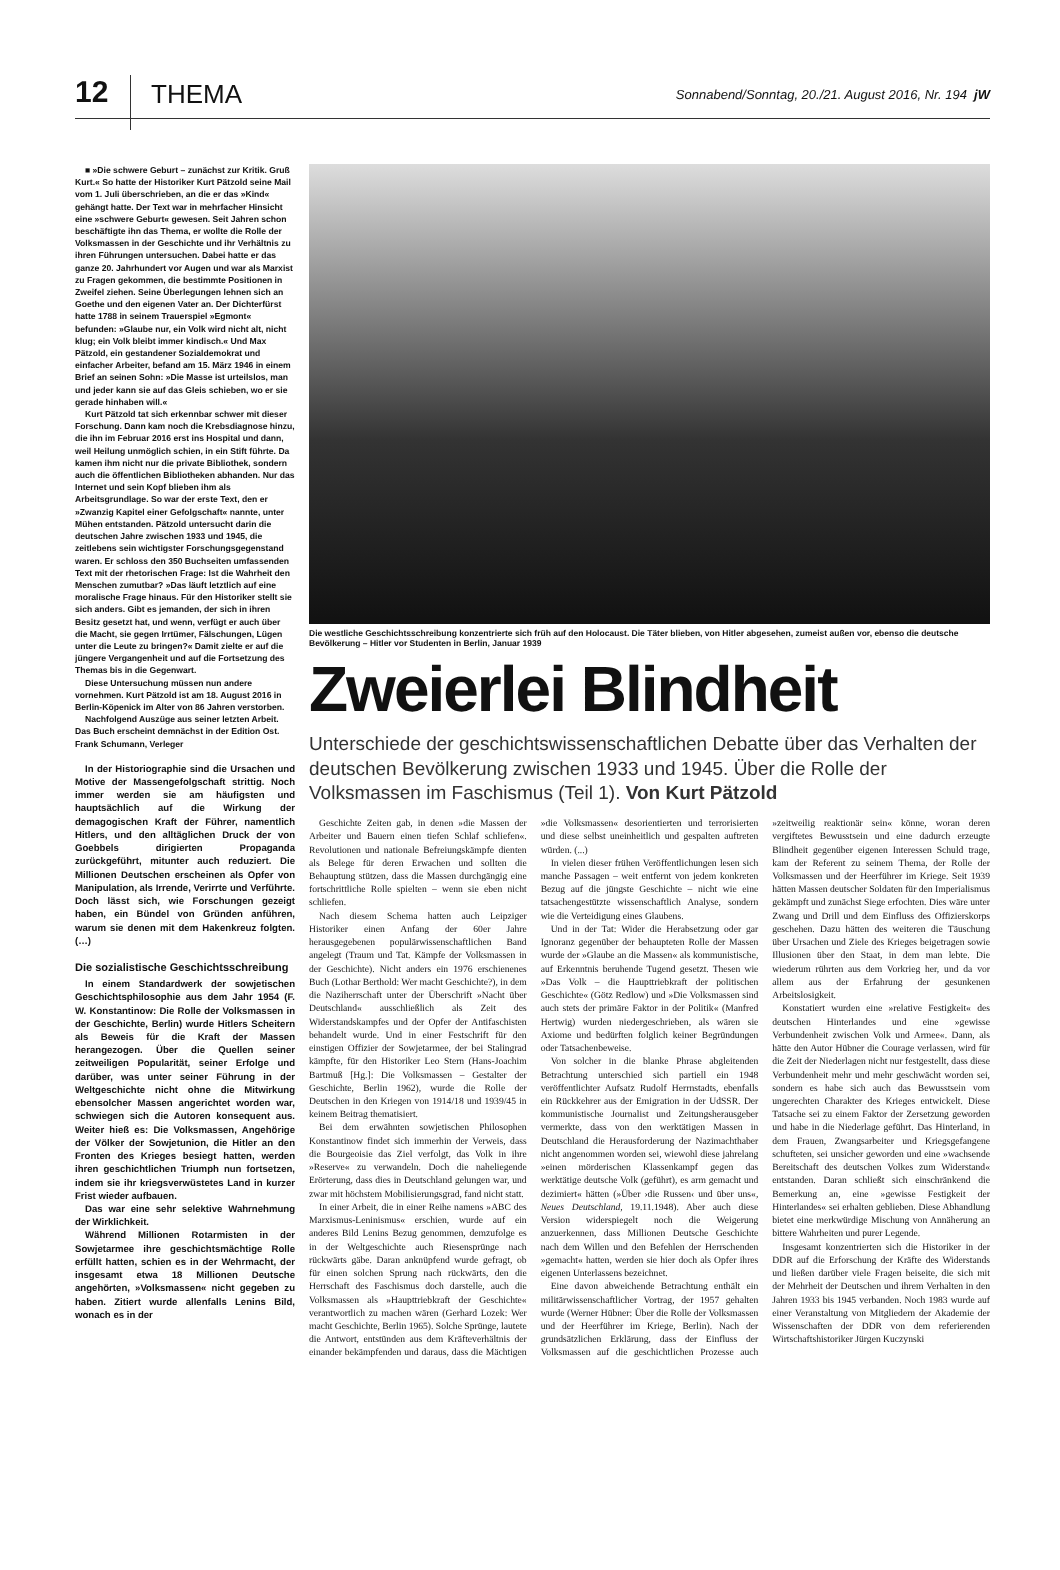12
THEMA
Sonnabend/Sonntag, 20./21. August 2016, Nr. 194 jW
■ »Die schwere Geburt – zunächst zur Kritik. Gruß Kurt.« So hatte der Historiker Kurt Pätzold seine Mail vom 1. Juli überschrieben, an die er das »Kind« gehängt hatte. Der Text war in mehrfacher Hinsicht eine »schwere Geburt« gewesen. Seit Jahren schon beschäftigte ihn das Thema, er wollte die Rolle der Volksmassen in der Geschichte und ihr Verhältnis zu ihren Führungen untersuchen. Dabei hatte er das ganze 20. Jahrhundert vor Augen und war als Marxist zu Fragen gekommen, die bestimmte Positionen in Zweifel ziehen. Seine Überlegungen lehnen sich an Goethe und den eigenen Vater an. Der Dichterfürst hatte 1788 in seinem Trauerspiel »Egmont« befunden: »Glaube nur, ein Volk wird nicht alt, nicht klug; ein Volk bleibt immer kindisch.« Und Max Pätzold, ein gestandener Sozialdemokrat und einfacher Arbeiter, befand am 15. März 1946 in einem Brief an seinen Sohn: »Die Masse ist urteilslos, man und jeder kann sie auf das Gleis schieben, wo er sie gerade hinhaben will.«
Kurt Pätzold tat sich erkennbar schwer mit dieser Forschung. Dann kam noch die Krebsdiagnose hinzu, die ihn im Februar 2016 erst ins Hospital und dann, weil Heilung unmöglich schien, in ein Stift führte. Da kamen ihm nicht nur die private Bibliothek, sondern auch die öffentlichen Bibliotheken abhanden. Nur das Internet und sein Kopf blieben ihm als Arbeitsgrundlage. So war der erste Text, den er »Zwanzig Kapitel einer Gefolgschaft« nannte, unter Mühen entstanden. Pätzold untersucht darin die deutschen Jahre zwischen 1933 und 1945, die zeitlebens sein wichtigster Forschungsgegenstand waren. Er schloss den 350 Buchseiten umfassenden Text mit der rhetorischen Frage: Ist die Wahrheit den Menschen zumutbar? »Das läuft letztlich auf eine moralische Frage hinaus. Für den Historiker stellt sie sich anders. Gibt es jemanden, der sich in ihren Besitz gesetzt hat, und wenn, verfügt er auch über die Macht, sie gegen Irrtümer, Fälschungen, Lügen unter die Leute zu bringen?« Damit zielte er auf die jüngere Vergangenheit und auf die Fortsetzung des Themas bis in die Gegenwart.
Diese Untersuchung müssen nun andere vornehmen. Kurt Pätzold ist am 18. August 2016 in Berlin-Köpenick im Alter von 86 Jahren verstorben.
Nachfolgend Auszüge aus seiner letzten Arbeit. Das Buch erscheint demnächst in der Edition Ost. Frank Schumann, Verleger
In der Historiographie sind die Ursachen und Motive der Massengefolgschaft strittig. Noch immer werden sie am häufigsten und hauptsächlich auf die Wirkung der demagogischen Kraft der Führer, namentlich Hitlers, und den alltäglichen Druck der von Goebbels dirigierten Propaganda zurückgeführt, mitunter auch reduziert. Die Millionen Deutschen erscheinen als Opfer von Manipulation, als Irrende, Verirrte und Verführte. Doch lässt sich, wie Forschungen gezeigt haben, ein Bündel von Gründen anführen, warum sie denen mit dem Hakenkreuz folgten. (…)
Die sozialistische Geschichtsschreibung
In einem Standardwerk der sowjetischen Geschichtsphilosophie aus dem Jahr 1954 (F. W. Konstantinow: Die Rolle der Volksmassen in der Geschichte, Berlin) wurde Hitlers Scheitern als Beweis für die Kraft der Massen herangezogen. Über die Quellen seiner zeitweiligen Popularität, seiner Erfolge und darüber, was unter seiner Führung in der Weltgeschichte nicht ohne die Mitwirkung ebensolcher Massen angerichtet worden war, schwiegen sich die Autoren konsequent aus. Weiter hieß es: Die Volksmassen, Angehörige der Völker der Sowjetunion, die Hitler an den Fronten des Krieges besiegt hatten, werden ihren geschichtlichen Triumph nun fortsetzen, indem sie ihr kriegsverwüstetes Land in kurzer Frist wieder aufbauen.
Das war eine sehr selektive Wahrnehmung der Wirklichkeit.
Während Millionen Rotarmisten in der Sowjetarmee ihre geschichtsmächtige Rolle erfüllt hatten, schien es in der Wehrmacht, der insgesamt etwa 18 Millionen Deutsche angehörten, »Volksmassen« nicht gegeben zu haben. Zitiert wurde allenfalls Lenins Bild, wonach es in der
Die westliche Geschichtsschreibung konzentrierte sich früh auf den Holocaust. Die Täter blieben, von Hitler abgesehen, zumeist außen vor, ebenso die deutsche Bevölkerung – Hitler vor Studenten in Berlin, Januar 1939
Zweierlei Blindheit
Unterschiede der geschichtswissenschaftlichen Debatte über das Verhalten der deutschen Bevölkerung zwischen 1933 und 1945. Über die Rolle der Volksmassen im Faschismus (Teil 1). Von Kurt Pätzold
Geschichte Zeiten gab, in denen »die Massen der Arbeiter und Bauern einen tiefen Schlaf schliefen«. Revolutionen und nationale Befreiungskämpfe dienten als Belege für deren Erwachen und sollten die Behauptung stützen, dass die Massen durchgängig eine fortschrittliche Rolle spielten – wenn sie eben nicht schliefen.
Nach diesem Schema hatten auch Leipziger Historiker einen Anfang der 60er Jahre herausgegebenen populärwissenschaftlichen Band angelegt (Traum und Tat. Kämpfe der Volksmassen in der Geschichte). Nicht anders ein 1976 erschienenes Buch (Lothar Berthold: Wer macht Geschichte?), in dem die Naziherrschaft unter der Überschrift »Nacht über Deutschland« ausschließlich als Zeit des Widerstandskampfes und der Opfer der Antifaschisten behandelt wurde. Und in einer Festschrift für den einstigen Offizier der Sowjetarmee, der bei Stalingrad kämpfte, für den Historiker Leo Stern (Hans-Joachim Bartmuß [Hg.]: Die Volksmassen – Gestalter der Geschichte, Berlin 1962), wurde die Rolle der Deutschen in den Kriegen von 1914/18 und 1939/45 in keinem Beitrag thematisiert.
Bei dem erwähnten sowjetischen Philosophen Konstantinow findet sich immerhin der Verweis, dass die Bourgeoisie das Ziel verfolgt, das Volk in ihre »Reserve« zu verwandeln. Doch die naheliegende Erörterung, dass dies in Deutschland gelungen war, und zwar mit höchstem Mobilisierungsgrad, fand nicht statt.
In einer Arbeit, die in einer Reihe namens »ABC des Marxismus-Leninismus« erschien, wurde auf ein anderes Bild Lenins Bezug genommen, demzufolge es in der Weltgeschichte auch Riesensprünge nach rückwärts gäbe. Daran anknüpfend wurde gefragt, ob für einen solchen Sprung nach rückwärts, den die Herrschaft des Faschismus doch darstelle, auch die Volksmassen als »Haupttriebkraft der Geschichte« verantwortlich zu machen wären (Gerhard Lozek: Wer macht Geschichte, Berlin 1965). Solche Sprünge, lautete die Antwort, entstünden aus dem Kräfteverhältnis der einander bekämpfenden und daraus, dass die Mächtigen »die Volksmassen« desorientierten und terrorisierten und diese selbst uneinheitlich und gespalten auftreten würden. (...)
In vielen dieser frühen Veröffentlichungen lesen sich manche Passagen – weit entfernt von jedem konkreten Bezug auf die jüngste Geschichte – nicht wie eine tatsachengestützte wissenschaftlich Analyse, sondern wie die Verteidigung eines Glaubens.
Und in der Tat: Wider die Herabsetzung oder gar Ignoranz gegenüber der behaupteten Rolle der Massen wurde der »Glaube an die Massen« als kommunistische, auf Erkenntnis beruhende Tugend gesetzt. Thesen wie »Das Volk – die Haupttriebkraft der politischen Geschichte« (Götz Redlow) und »Die Volksmassen sind auch stets der primäre Faktor in der Politik« (Manfred Hertwig) wurden niedergeschrieben, als wären sie Axiome und bedürften folglich keiner Begründungen oder Tatsachenbeweise.
Von solcher in die blanke Phrase abgleitenden Betrachtung unterschied sich partiell ein 1948 veröffentlichter Aufsatz Rudolf Herrnstadts, ebenfalls ein Rückkehrer aus der Emigration in der UdSSR. Der kommunistische Journalist und Zeitungsherausgeber vermerkte, dass von den werktätigen Massen in Deutschland die Herausforderung der Nazimachthaber nicht angenommen worden sei, wiewohl diese jahrelang »einen mörderischen Klassenkampf gegen das werktätige deutsche Volk (geführt), es arm gemacht und dezimiert« hätten (»Über ›die Russen‹ und über uns«, Neues Deutschland, 19.11.1948). Aber auch diese Version widerspiegelt noch die Weigerung anzuerkennen, dass Millionen Deutsche Geschichte nach dem Willen und den Befehlen der Herrschenden »gemacht« hatten, werden sie hier doch als Opfer ihres eigenen Unterlassens bezeichnet.
Eine davon abweichende Betrachtung enthält ein militärwissenschaftlicher Vortrag, der 1957 gehalten wurde (Werner Hübner: Über die Rolle der Volksmassen und der Heerführer im Kriege, Berlin). Nach der grundsätzlichen Erklärung, dass der Einfluss der Volksmassen auf die geschichtlichen Prozesse auch »zeitweilig reaktionär sein« könne, woran deren vergiftetes Bewusstsein und eine dadurch erzeugte Blindheit gegenüber eigenen Interessen Schuld trage, kam der Referent zu seinem Thema, der Rolle der Volksmassen und der Heerführer im Kriege. Seit 1939 hätten Massen deutscher Soldaten für den Imperialismus gekämpft und zunächst Siege erfochten. Dies wäre unter Zwang und Drill und dem Einfluss des Offizierskorps geschehen. Dazu hätten des weiteren die Täuschung über Ursachen und Ziele des Krieges beigetragen sowie Illusionen über den Staat, in dem man lebte. Die wiederum rührten aus dem Vorkrieg her, und da vor allem aus der Erfahrung der gesunkenen Arbeitslosigkeit.
Konstatiert wurden eine »relative Festigkeit« des deutschen Hinterlandes und eine »gewisse Verbundenheit zwischen Volk und Armee«. Dann, als hätte den Autor Hübner die Courage verlassen, wird für die Zeit der Niederlagen nicht nur festgestellt, dass diese Verbundenheit mehr und mehr geschwächt worden sei, sondern es habe sich auch das Bewusstsein vom ungerechten Charakter des Krieges entwickelt. Diese Tatsache sei zu einem Faktor der Zersetzung geworden und habe in die Niederlage geführt. Das Hinterland, in dem Frauen, Zwangsarbeiter und Kriegsgefangene schufteten, sei unsicher geworden und eine »wachsende Bereitschaft des deutschen Volkes zum Widerstand« entstanden. Daran schließt sich einschränkend die Bemerkung an, eine »gewisse Festigkeit der Hinterlandes« sei erhalten geblieben. Diese Abhandlung bietet eine merkwürdige Mischung von Annäherung an bittere Wahrheiten und purer Legende.
Insgesamt konzentrierten sich die Historiker in der DDR auf die Erforschung der Kräfte des Widerstands und ließen darüber viele Fragen beiseite, die sich mit der Mehrheit der Deutschen und ihrem Verhalten in den Jahren 1933 bis 1945 verbanden. Noch 1983 wurde auf einer Veranstaltung von Mitgliedern der Akademie der Wissenschaften der DDR von dem referierenden Wirtschaftshistoriker Jürgen Kuczynski